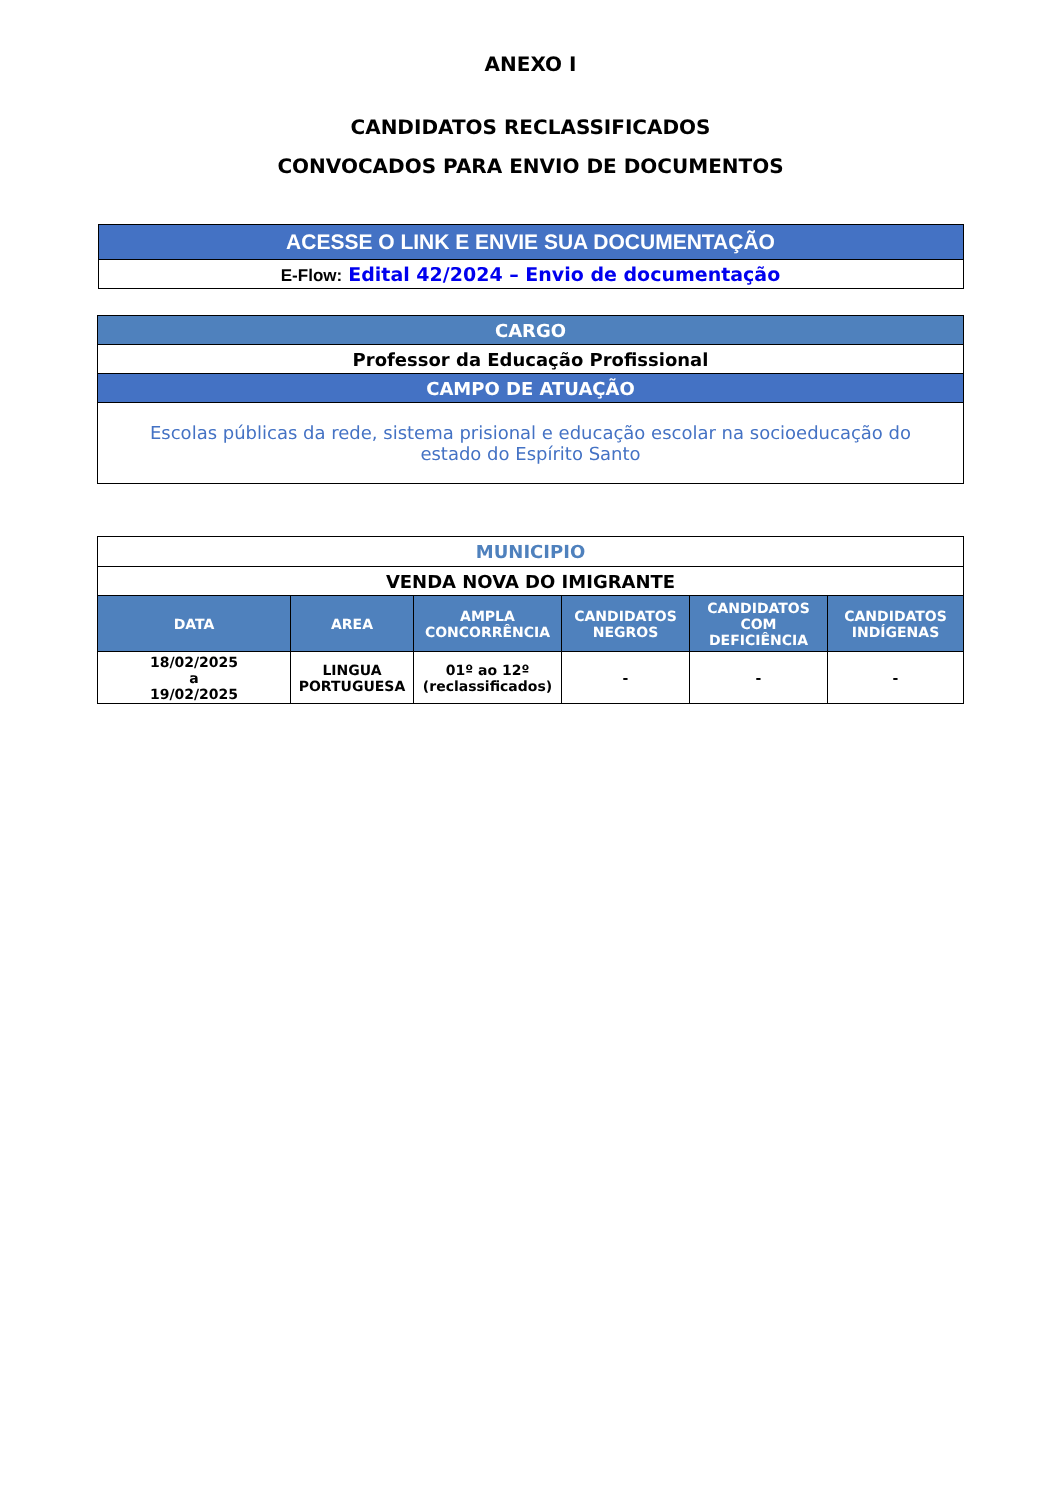ANEXO I
CANDIDATOS RECLASSIFICADOS
CONVOCADOS PARA ENVIO DE DOCUMENTOS
| ACESSE O LINK E ENVIE SUA DOCUMENTAÇÃO |
| E-Flow: Edital 42/2024 – Envio de documentação |
| CARGO |
| Professor da Educação Profissional |
| CAMPO DE ATUAÇÃO |
| Escolas públicas da rede, sistema prisional e educação escolar na socioeducação do estado do Espírito Santo |
| MUNICIPIO | | | | | |
| VENDA NOVA DO IMIGRANTE | | | | | |
| DATA | AREA | AMPLA CONCORRÊNCIA | CANDIDATOS NEGROS | CANDIDATOS COM DEFICIÊNCIA | CANDIDATOS INDÍGENAS |
| 18/02/2025 a 19/02/2025 | LINGUA PORTUGUESA | 01º ao 12º (reclassificados) | - | - | - |